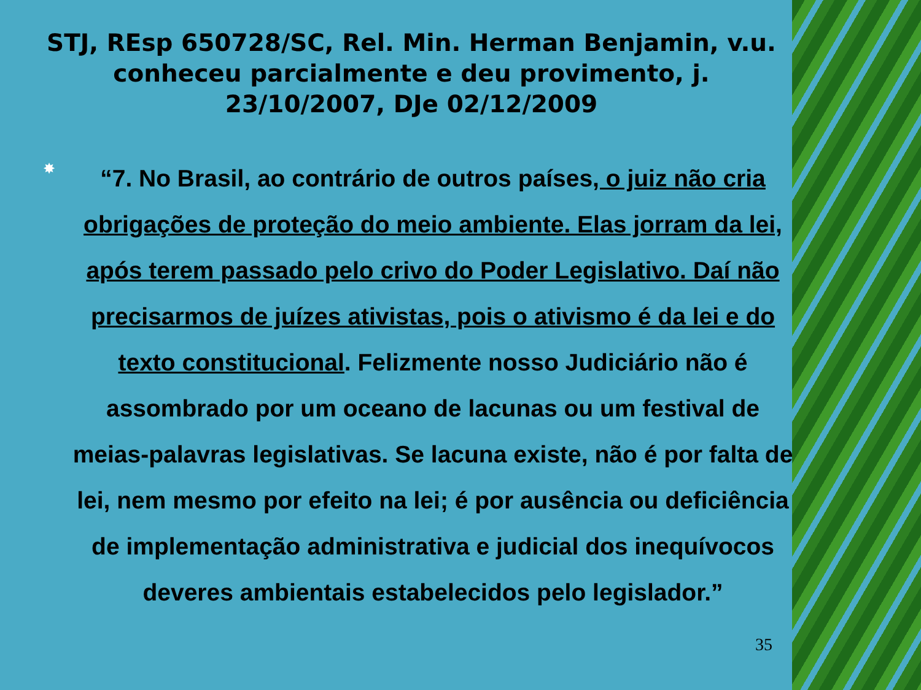STJ, REsp 650728/SC, Rel. Min. Herman Benjamin, v.u. conheceu parcialmente e deu provimento, j. 23/10/2007, DJe 02/12/2009
✸
“7. No Brasil, ao contrário de outros países, o juiz não cria obrigações de proteção do meio ambiente. Elas jorram da lei, após terem passado pelo crivo do Poder Legislativo. Daí não precisarmos de juízes ativistas, pois o ativismo é da lei e do texto constitucional. Felizmente nosso Judiciário não é assombrado por um oceano de lacunas ou um festival de meias-palavras legislativas. Se lacuna existe, não é por falta de lei, nem mesmo por efeito na lei; é por ausência ou deficiência de implementação administrativa e judicial dos inequívocos deveres ambientais estabelecidos pelo legislador.”
35